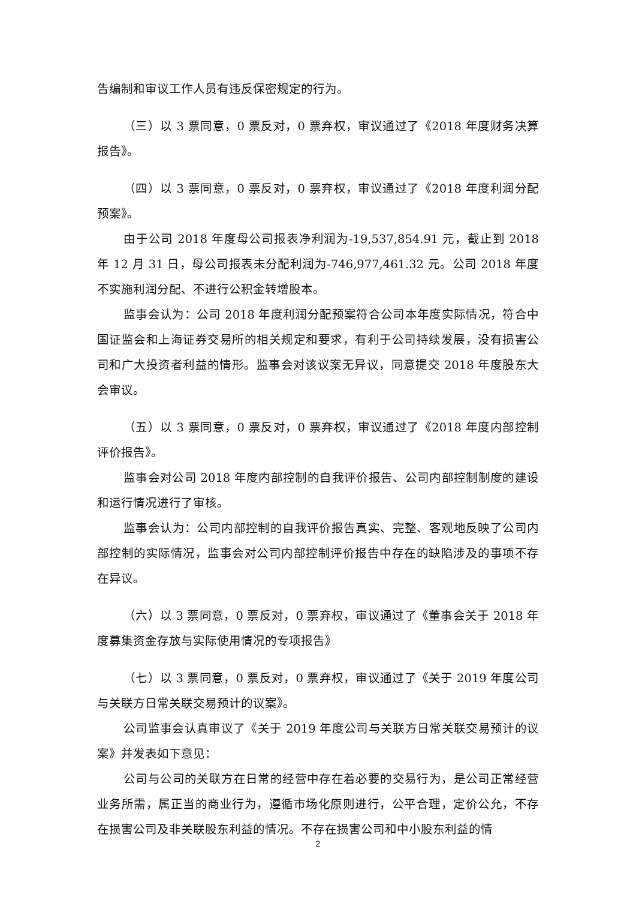告编制和审议工作人员有违反保密规定的行为。
（三）以 3 票同意，0 票反对，0 票弃权，审议通过了《2018 年度财务决算报告》。
（四）以 3 票同意，0 票反对，0 票弃权，审议通过了《2018 年度利润分配预案》。
由于公司 2018 年度母公司报表净利润为-19,537,854.91 元，截止到 2018 年 12 月 31 日，母公司报表未分配利润为-746,977,461.32 元。公司 2018 年度不实施利润分配、不进行公积金转增股本。
监事会认为：公司 2018 年度利润分配预案符合公司本年度实际情况，符合中国证监会和上海证券交易所的相关规定和要求，有利于公司持续发展，没有损害公司和广大投资者利益的情形。监事会对该议案无异议，同意提交 2018 年度股东大会审议。
（五）以 3 票同意，0 票反对，0 票弃权，审议通过了《2018 年度内部控制评价报告》。
监事会对公司 2018 年度内部控制的自我评价报告、公司内部控制制度的建设和运行情况进行了审核。
监事会认为：公司内部控制的自我评价报告真实、完整、客观地反映了公司内部控制的实际情况，监事会对公司内部控制评价报告中存在的缺陷涉及的事项不存在异议。
（六）以 3 票同意，0 票反对，0 票弃权，审议通过了《董事会关于 2018 年度募集资金存放与实际使用情况的专项报告》
（七）以 3 票同意，0 票反对，0 票弃权，审议通过了《关于 2019 年度公司与关联方日常关联交易预计的议案》。
公司监事会认真审议了《关于 2019 年度公司与关联方日常关联交易预计的议案》并发表如下意见：
公司与公司的关联方在日常的经营中存在着必要的交易行为，是公司正常经营业务所需，属正当的商业行为，遵循市场化原则进行，公平合理，定价公允，不存在损害公司及非关联股东利益的情况。不存在损害公司和中小股东利益的情
2